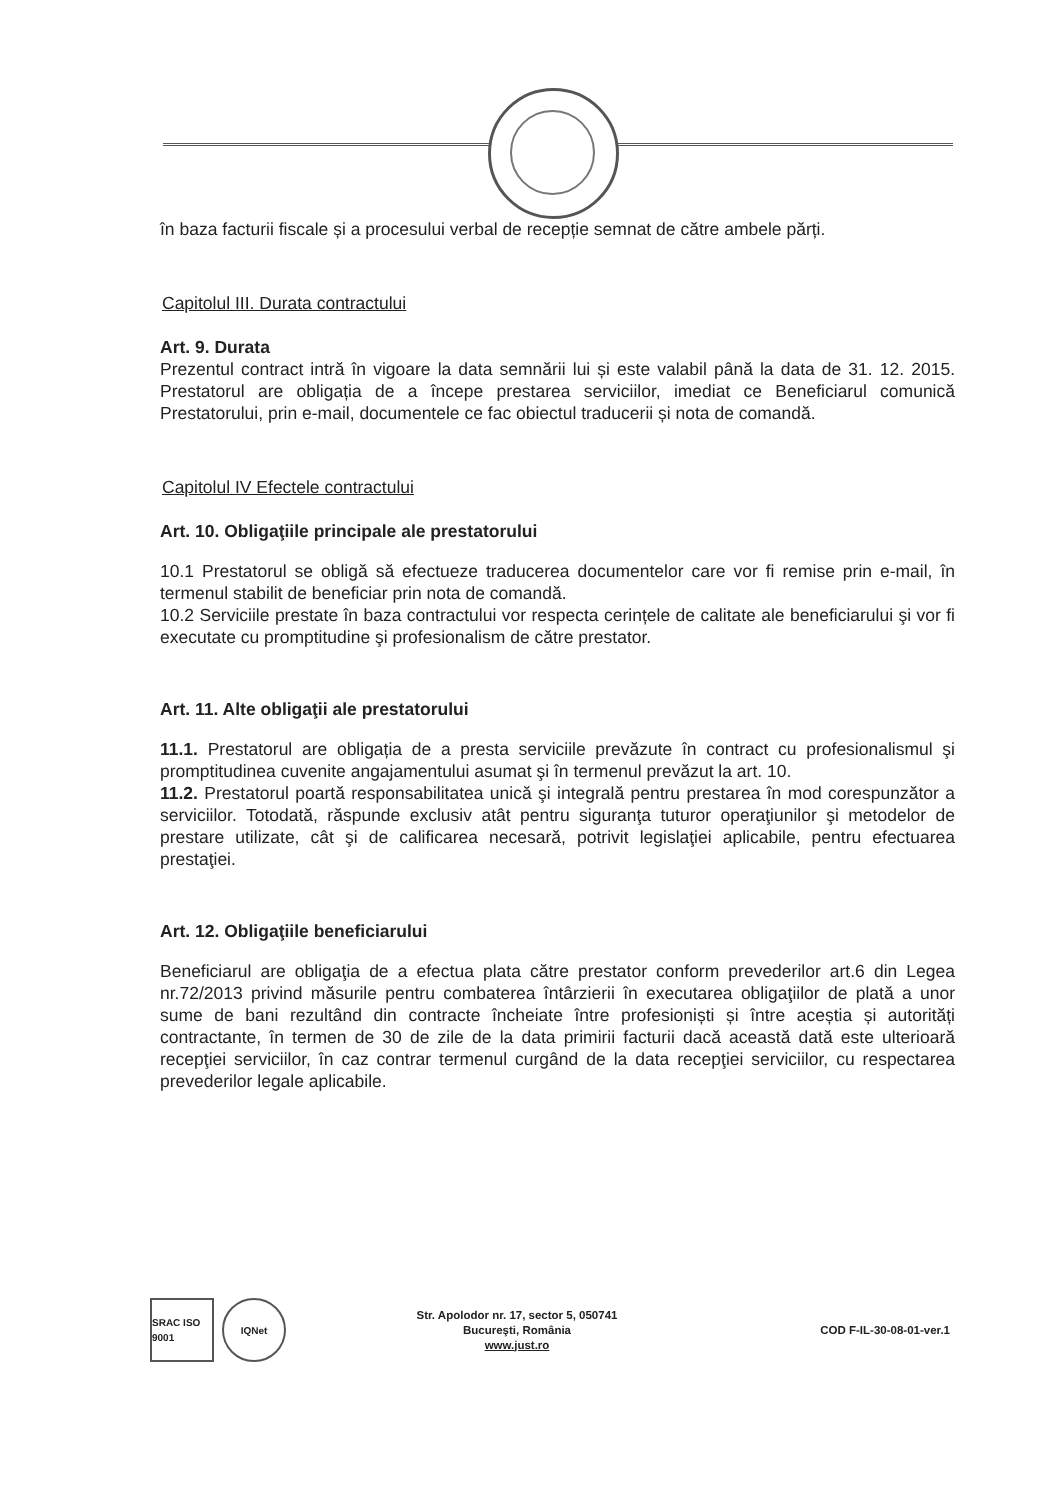în baza facturii fiscale și a procesului verbal de recepție semnat de către ambele părți.
Capitolul III. Durata contractului
Art. 9. Durata
Prezentul contract intră în vigoare la data semnării lui și este valabil până la data de 31. 12. 2015. Prestatorul are obligația de a începe prestarea serviciilor, imediat ce Beneficiarul comunică Prestatorului, prin e-mail, documentele ce fac obiectul traducerii și nota de comandă.
Capitolul IV Efectele contractului
Art. 10. Obligaţiile principale ale prestatorului
10.1 Prestatorul se obligă să efectueze traducerea documentelor care vor fi remise prin e-mail, în termenul stabilit de beneficiar prin nota de comandă.
10.2 Serviciile prestate în baza contractului vor respecta cerințele de calitate ale beneficiarului şi vor fi executate cu promptitudine şi profesionalism de către prestator.
Art. 11. Alte obligaţii ale prestatorului
11.1. Prestatorul are obligația de a presta serviciile prevăzute în contract cu profesionalismul şi promptitudinea cuvenite angajamentului asumat şi în termenul prevăzut la art. 10.
11.2. Prestatorul poartă responsabilitatea unică şi integrală pentru prestarea în mod corespunzător a serviciilor. Totodată, răspunde exclusiv atât pentru siguranţa tuturor operaţiunilor şi metodelor de prestare utilizate, cât şi de calificarea necesară, potrivit legislaţiei aplicabile, pentru efectuarea prestaţiei.
Art. 12. Obligaţiile beneficiarului
Beneficiarul are obligaţia de a efectua plata către prestator conform prevederilor art.6 din Legea nr.72/2013 privind măsurile pentru combaterea întârzierii în executarea obligaţiilor de plată a unor sume de bani rezultând din contracte încheiate între profesioniști și între aceștia și autorități contractante, în termen de 30 de zile de la data primirii facturii dacă această dată este ulterioară recepţiei serviciilor, în caz contrar termenul curgând de la data recepţiei serviciilor, cu respectarea prevederilor legale aplicabile.
SRAC ISO 9001
IQNet
Str. Apolodor nr. 17, sector 5, 050741
Bucureşti, România
www.just.ro
COD F-IL-30-08-01-ver.1